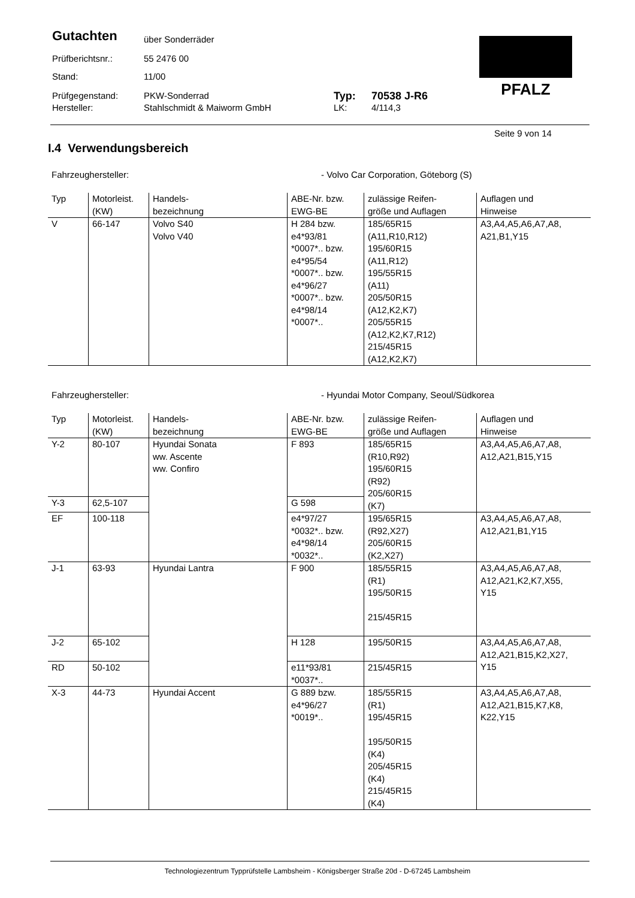Gutachten über Sonderräder
Prüfberichtsnr.: 55 2476 00
Stand: 11/00
Prüfgegenstand: PKW-Sonderrad Typ: 70538 J-R6
Hersteller: Stahlschmidt & Maiworm GmbH LK: 4/114,3
PFALZ
Seite 9 von 14
I.4 Verwendungsbereich
Fahrzeughersteller: - Volvo Car Corporation, Göteborg (S)
| Typ | Motorleist. (KW) | Handels- bezeichnung | ABE-Nr. bzw. EWG-BE | zulässige Reifen- größe und Auflagen | Auflagen und Hinweise |
| --- | --- | --- | --- | --- | --- |
| V | 66-147 | Volvo S40 Volvo V40 | H 284 bzw. e4*93/81 *0007*.. bzw. e4*95/54 *0007*.. bzw. e4*96/27 *0007*.. bzw. e4*98/14 *0007*.. | 185/65R15 (A11,R10,R12) 195/60R15 (A11,R12) 195/55R15 (A11) 205/50R15 (A12,K2,K7) 205/55R15 (A12,K2,K7,R12) 215/45R15 (A12,K2,K7) | A3,A4,A5,A6,A7,A8, A21,B1,Y15 |
Fahrzeughersteller: - Hyundai Motor Company, Seoul/Südkorea
| Typ | Motorleist. (KW) | Handels- bezeichnung | ABE-Nr. bzw. EWG-BE | zulässige Reifen- größe und Auflagen | Auflagen und Hinweise |
| --- | --- | --- | --- | --- | --- |
| Y-2 | 80-107 | Hyundai Sonata ww. Ascente ww. Confiro | F 893 | 185/65R15 (R10,R92) 195/60R15 (R92) 205/60R15 (K7) | A3,A4,A5,A6,A7,A8, A12,A21,B15,Y15 |
| Y-3 | 62,5-107 | | G 598 | | |
| EF | 100-118 | | e4*97/27 *0032*.. bzw. e4*98/14 *0032*.. | 195/65R15 (R92,X27) 205/60R15 (K2,X27) | A3,A4,A5,A6,A7,A8, A12,A21,B1,Y15 |
| J-1 | 63-93 | Hyundai Lantra | F 900 | 185/55R15 (R1) 195/50R15 215/45R15 | A3,A4,A5,A6,A7,A8, A12,A21,K2,K7,X55, Y15 |
| J-2 | 65-102 | | H 128 | 195/50R15 | A3,A4,A5,A6,A7,A8, A12,A21,B15,K2,X27, Y15 |
| RD | 50-102 | | e11*93/81 *0037*.. | 215/45R15 | |
| X-3 | 44-73 | Hyundai Accent | G 889 bzw. e4*96/27 *0019*.. | 185/55R15 (R1) 195/45R15 195/50R15 (K4) 205/45R15 (K4) 215/45R15 (K4) | A3,A4,A5,A6,A7,A8, A12,A21,B15,K7,K8, K22,Y15 |
Technologiezentrum Typprüfstelle Lambsheim - Königsberger Straße 20d - D-67245 Lambsheim